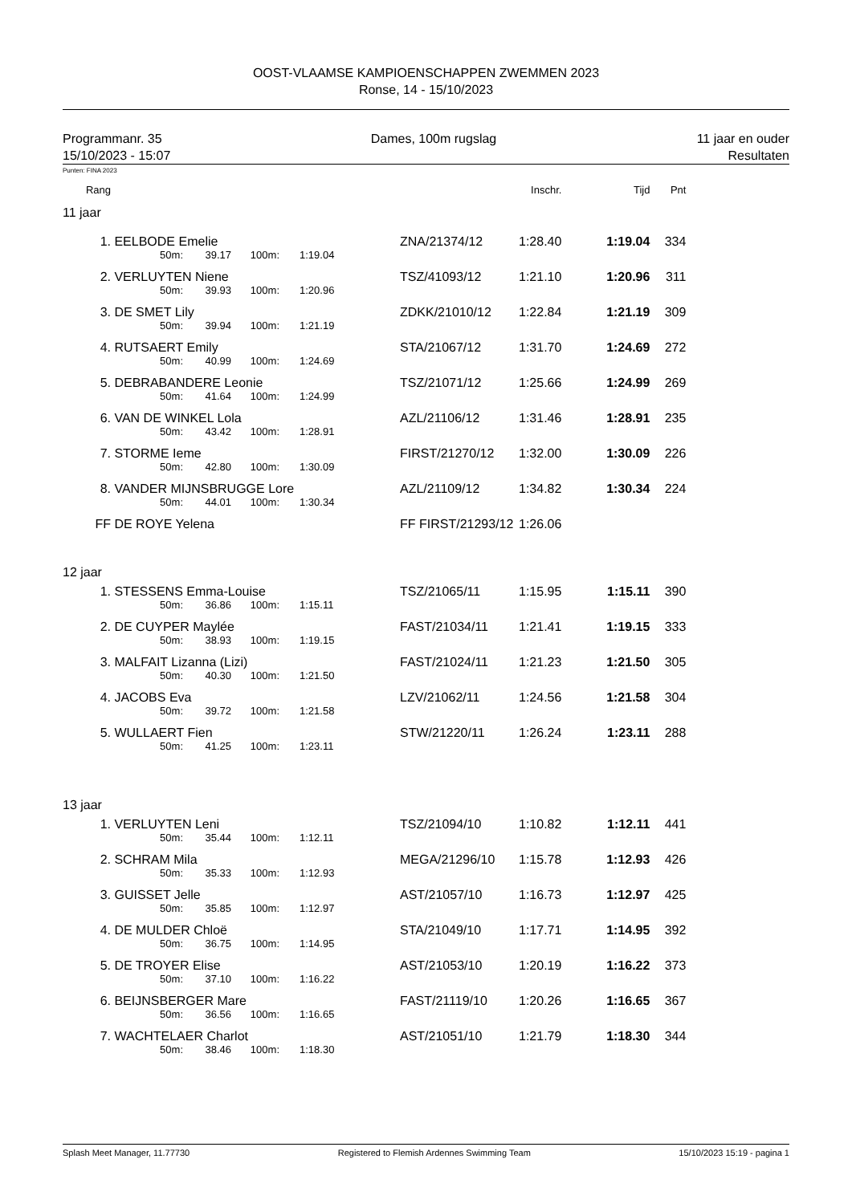OOST-VLAAMSE KAMPIOENSCHAPPEN ZWEMMEN 2023
Ronse, 14 - 15/10/2023
Programmanr. 35
15/10/2023 - 15:07
Dames, 100m rugslag 11 jaar en ouder
Resultaten
Punten: FINA 2023
| Rang | | | | | | | Inschr. | Tijd | Pnt |
| 11 jaar | | | | | | | | | |
| 1. | EELBODE Emelie | | | | | ZNA/21374/12 | 1:28.40 | 1:19.04 | 334 |
| | | 50m: | 39.17 | 100m: | 1:19.04 | | | | |
| 2. | VERLUYTEN Niene | | | | | TSZ/41093/12 | 1:21.10 | 1:20.96 | 311 |
| | | 50m: | 39.93 | 100m: | 1:20.96 | | | | |
| 3. | DE SMET Lily | | | | | ZDKK/21010/12 | 1:22.84 | 1:21.19 | 309 |
| | | 50m: | 39.94 | 100m: | 1:21.19 | | | | |
| 4. | RUTSAERT Emily | | | | | STA/21067/12 | 1:31.70 | 1:24.69 | 272 |
| | | 50m: | 40.99 | 100m: | 1:24.69 | | | | |
| 5. | DEBRABANDERE Leonie | | | | | TSZ/21071/12 | 1:25.66 | 1:24.99 | 269 |
| | | 50m: | 41.64 | 100m: | 1:24.99 | | | | |
| 6. | VAN DE WINKEL Lola | | | | | AZL/21106/12 | 1:31.46 | 1:28.91 | 235 |
| | | 50m: | 43.42 | 100m: | 1:28.91 | | | | |
| 7. | STORME Ieme | | | | | FIRST/21270/12 | 1:32.00 | 1:30.09 | 226 |
| | | 50m: | 42.80 | 100m: | 1:30.09 | | | | |
| 8. | VANDER MIJNSBRUGGE Lore | | | | | AZL/21109/12 | 1:34.82 | 1:30.34 | 224 |
| | | 50m: | 44.01 | 100m: | 1:30.34 | | | | |
| FF | DE ROYE Yelena | | | | | FF FIRST/21293/12 | 1:26.06 | | |
| 12 jaar | | | | | | | | | |
| 1. | STESSENS Emma-Louise | | | | | TSZ/21065/11 | 1:15.95 | 1:15.11 | 390 |
| | | 50m: | 36.86 | 100m: | 1:15.11 | | | | |
| 2. | DE CUYPER Maylée | | | | | FAST/21034/11 | 1:21.41 | 1:19.15 | 333 |
| | | 50m: | 38.93 | 100m: | 1:19.15 | | | | |
| 3. | MALFAIT Lizanna (Lizi) | | | | | FAST/21024/11 | 1:21.23 | 1:21.50 | 305 |
| | | 50m: | 40.30 | 100m: | 1:21.50 | | | | |
| 4. | JACOBS Eva | | | | | LZV/21062/11 | 1:24.56 | 1:21.58 | 304 |
| | | 50m: | 39.72 | 100m: | 1:21.58 | | | | |
| 5. | WULLAERT Fien | | | | | STW/21220/11 | 1:26.24 | 1:23.11 | 288 |
| | | 50m: | 41.25 | 100m: | 1:23.11 | | | | |
| 13 jaar | | | | | | | | | |
| 1. | VERLUYTEN Leni | | | | | TSZ/21094/10 | 1:10.82 | 1:12.11 | 441 |
| | | 50m: | 35.44 | 100m: | 1:12.11 | | | | |
| 2. | SCHRAM Mila | | | | | MEGA/21296/10 | 1:15.78 | 1:12.93 | 426 |
| | | 50m: | 35.33 | 100m: | 1:12.93 | | | | |
| 3. | GUISSET Jelle | | | | | AST/21057/10 | 1:16.73 | 1:12.97 | 425 |
| | | 50m: | 35.85 | 100m: | 1:12.97 | | | | |
| 4. | DE MULDER Chloë | | | | | STA/21049/10 | 1:17.71 | 1:14.95 | 392 |
| | | 50m: | 36.75 | 100m: | 1:14.95 | | | | |
| 5. | DE TROYER Elise | | | | | AST/21053/10 | 1:20.19 | 1:16.22 | 373 |
| | | 50m: | 37.10 | 100m: | 1:16.22 | | | | |
| 6. | BEIJNSBERGER Mare | | | | | FAST/21119/10 | 1:20.26 | 1:16.65 | 367 |
| | | 50m: | 36.56 | 100m: | 1:16.65 | | | | |
| 7. | WACHTELAER Charlot | | | | | AST/21051/10 | 1:21.79 | 1:18.30 | 344 |
| | | 50m: | 38.46 | 100m: | 1:18.30 | | | | |
Splash Meet Manager, 11.77730 Registered to Flemish Ardennes Swimming Team 15/10/2023 15:19 - pagina 1